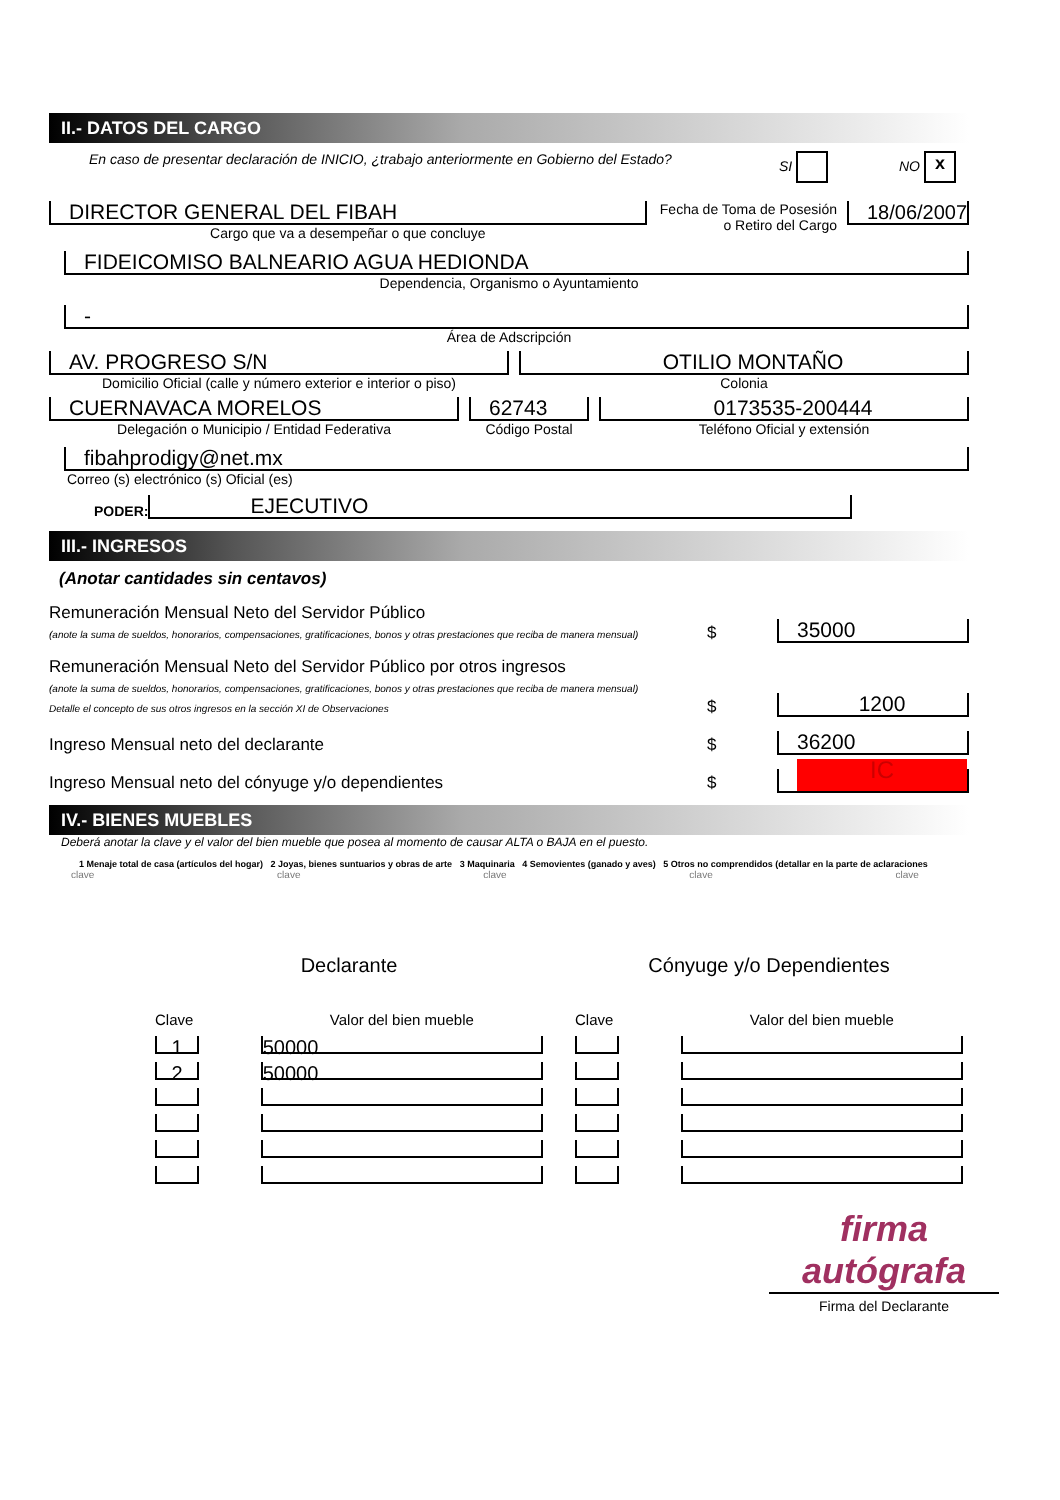II.- DATOS DEL CARGO
En caso de presentar declaración de INICIO, ¿trabajo anteriormente en Gobierno del Estado? SI NO x
DIRECTOR GENERAL DEL FIBAH
Cargo que va a desempeñar o que concluye
Fecha de Toma de Posesión
o Retiro del Cargo
18/06/2007
FIDEICOMISO BALNEARIO AGUA HEDIONDA
Dependencia, Organismo o Ayuntamiento
-
Área de Adscripción
AV. PROGRESO S/N
Domicilio Oficial (calle y número exterior e interior o piso)
OTILIO MONTAÑO
Colonia
CUERNAVACA MORELOS
Delegación o Municipio / Entidad Federativa
62743
Código Postal
0173535-200444
Teléfono Oficial y extensión
fibahprodigy@net.mx
Correo (s) electrónico (s) Oficial (es)
PODER:
EJECUTIVO
III.- INGRESOS
(Anotar cantidades sin centavos)
Remuneración Mensual Neto del Servidor Público
(anote la suma de sueldos, honorarios, compensaciones, gratificaciones, bonos y otras prestaciones que reciba de manera mensual)
$
35000
Remuneración Mensual Neto del Servidor Público por otros ingresos
(anote la suma de sueldos, honorarios, compensaciones, gratificaciones, bonos y otras prestaciones que reciba de manera mensual)
Detalle el concepto de sus otros ingresos en la sección XI de Observaciones
$
1200
Ingreso Mensual neto del declarante
$
36200
Ingreso Mensual neto del cónyuge y/o dependientes
$
IC
IV.- BIENES MUEBLES
Deberá anotar la clave y el valor del bien mueble que posea al momento de causar ALTA o BAJA en el puesto.
1 Menaje total de casa (artículos del hogar) 2 Joyas, bienes suntuarios y obras de arte 3 Maquinaria 4 Semovientes (ganado y aves) 5 Otros no comprendidos (detallar en la parte de aclaraciones
clave clave clave clave clave
| Declarante | |
| Clave | Valor del bien mueble |
| 1 | 50000 |
| 2 | 50000 |
| Cónyuge y/o Dependientes | |
| Clave | Valor del bien mueble |
firma autógrafa
Firma del Declarante